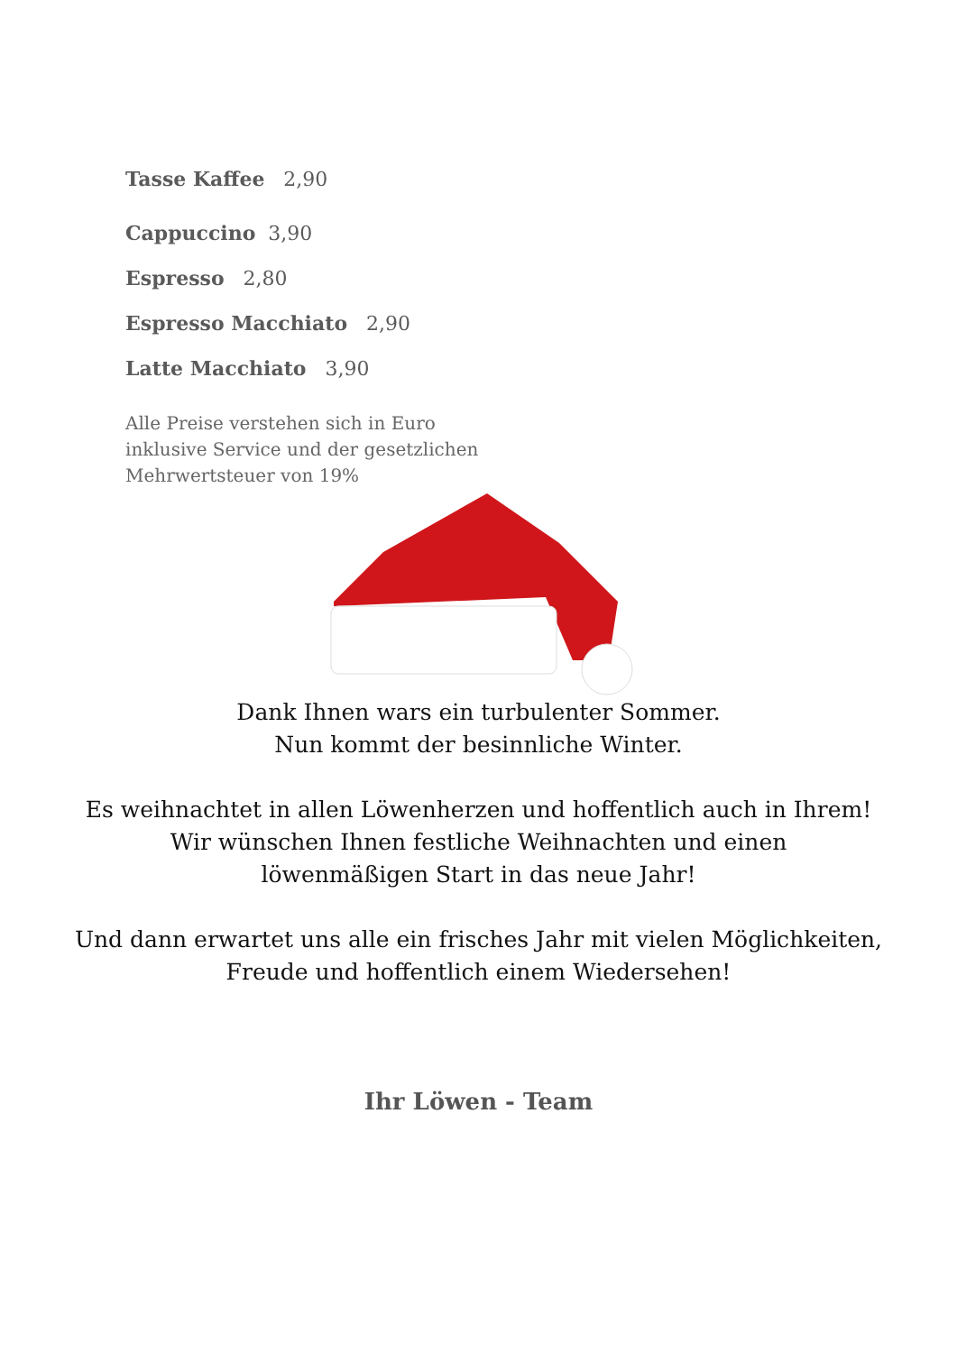Tasse Kaffee 2,90
Cappuccino 3,90
Espresso 2,80
Espresso Macchiato 2,90
Latte Macchiato 3,90
Alle Preise verstehen sich in Euro
inklusive Service und der gesetzlichen
Mehrwertsteuer von 19%
Dank Ihnen wars ein turbulenter Sommer.
Nun kommt der besinnliche Winter.
Es weihnachtet in allen Löwenherzen und hoffentlich auch in Ihrem!
Wir wünschen Ihnen festliche Weihnachten und einen
löwenmäßigen Start in das neue Jahr!
Und dann erwartet uns alle ein frisches Jahr mit vielen Möglichkeiten,
Freude und hoffentlich einem Wiedersehen!
Ihr Löwen - Team